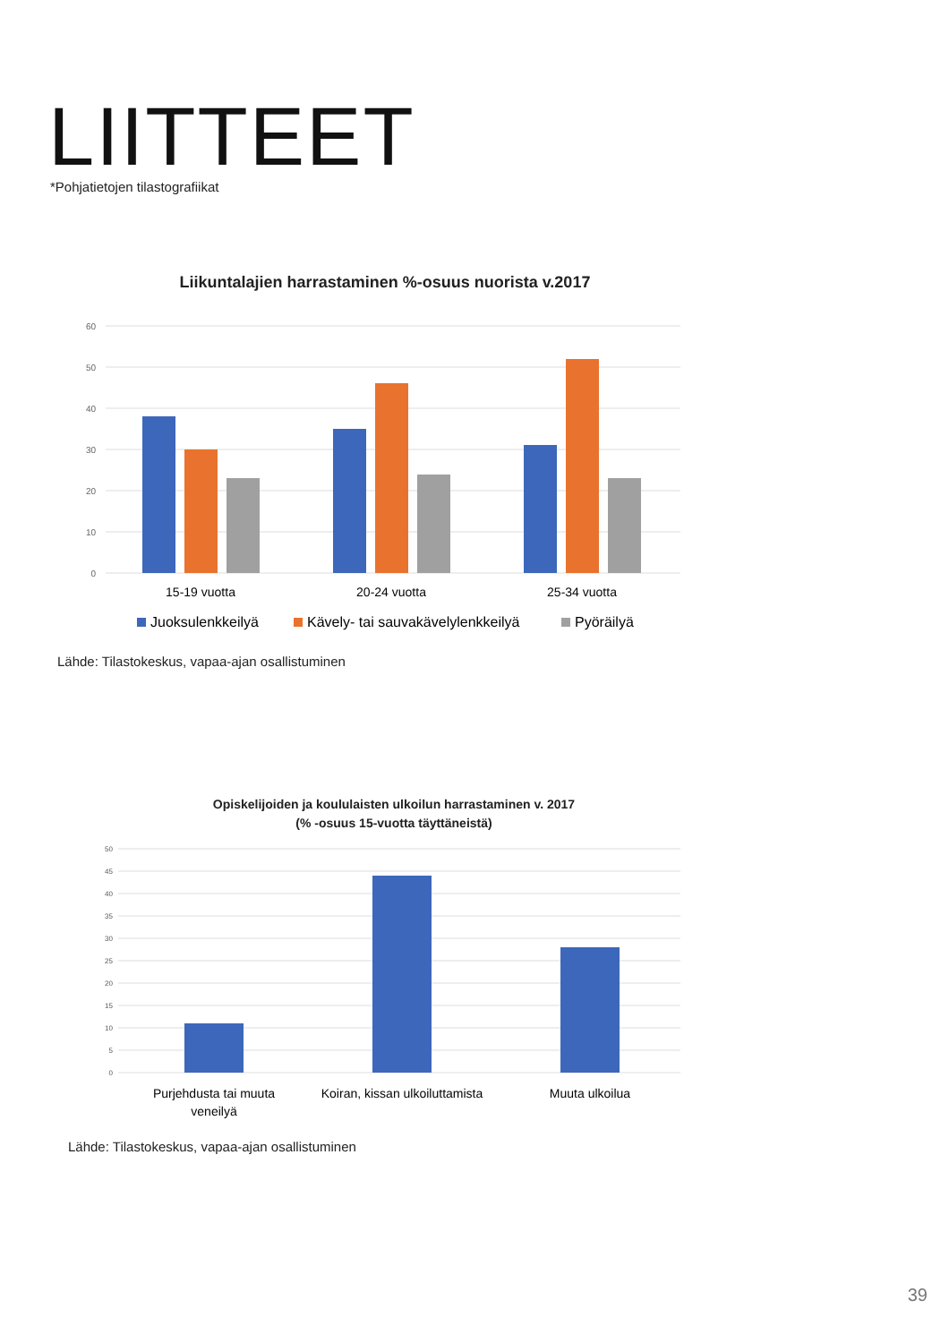LIITTEET
*Pohjatietojen tilastografiikat
Liikuntalajien harrastaminen %-osuus nuorista v.2017
60
50
40
30
20
10
0
15-19 vuotta
20-24 vuotta
25-34 vuotta
Juoksulenkkeilyä
Kävely- tai sauvakävelylenkkeilyä
Pyöräilyä
Lähde: Tilastokeskus, vapaa-ajan osallistuminen
Opiskelijoiden ja koululaisten ulkoilun harrastaminen v. 2017
(% -osuus 15-vuotta täyttäneistä)
50
45
40
35
30
25
20
15
10
5
0
Purjehdusta tai muuta
veneilyä
Koiran, kissan ulkoiluttamista
Muuta ulkoilua
Lähde: Tilastokeskus, vapaa-ajan osallistuminen
39